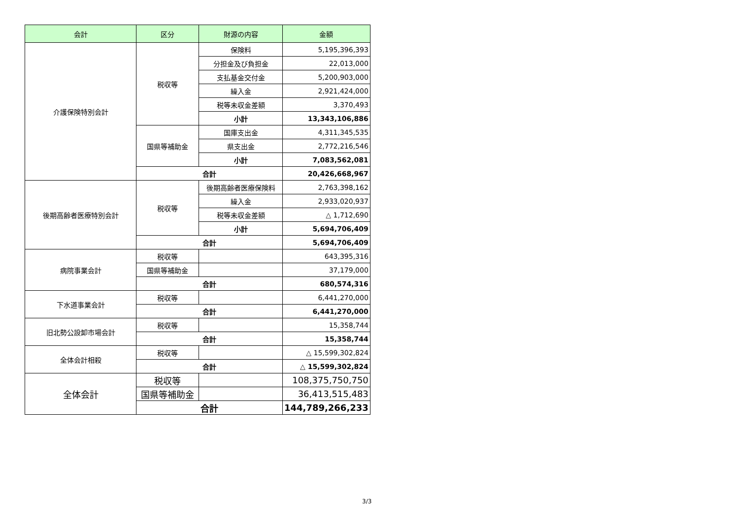| 会計 | 区分 | 財源の内容 | 金額 |
| --- | --- | --- | --- |
| 介護保険特別会計 | 税収等 | 保険料 | 5,195,396,393 |
| | | 分担金及び負担金 | 22,013,000 |
| | | 支払基金交付金 | 5,200,903,000 |
| | | 繰入金 | 2,921,424,000 |
| | | 税等未収金差額 | 3,370,493 |
| | | 小計 | 13,343,106,886 |
| | 国県等補助金 | 国庫支出金 | 4,311,345,535 |
| | | 県支出金 | 2,772,216,546 |
| | | 小計 | 7,083,562,081 |
| | 合計 | | 20,426,668,967 |
| 後期高齢者医療特別会計 | 税収等 | 後期高齢者医療保険料 | 2,763,398,162 |
| | | 繰入金 | 2,933,020,937 |
| | | 税等未収金差額 | △ 1,712,690 |
| | | 小計 | 5,694,706,409 |
| | 合計 | | 5,694,706,409 |
| 病院事業会計 | 税収等 | | 643,395,316 |
| | 国県等補助金 | | 37,179,000 |
| | 合計 | | 680,574,316 |
| 下水道事業会計 | 税収等 | | 6,441,270,000 |
| | 合計 | | 6,441,270,000 |
| 旧北勢公設卸市場会計 | 税収等 | | 15,358,744 |
| | 合計 | | 15,358,744 |
| 全体会計相殺 | 税収等 | | △ 15,599,302,824 |
| | 合計 | | △ 15,599,302,824 |
| 全体会計 | 税収等 | | 108,375,750,750 |
| | 国県等補助金 | | 36,413,515,483 |
| | 合計 | | 144,789,266,233 |
3/3